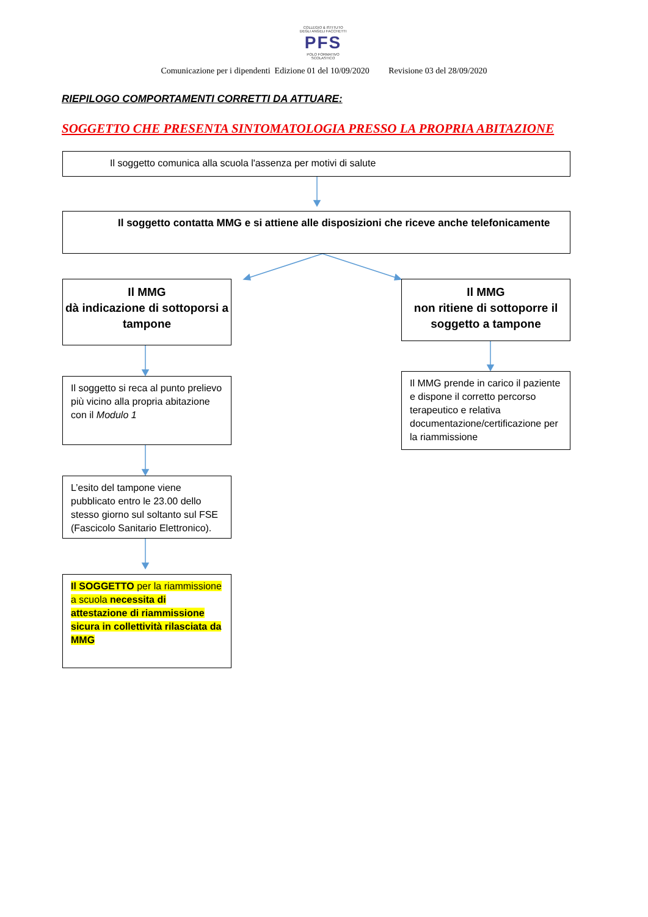COLLEGIO & ISTITUTO
DEGLI ANGELI FACCHETTI
PFS
POLO FORMATIVO SCOLASTICO
Comunicazione per i dipendenti Edizione 01 del 10/09/2020 Revisione 03 del 28/09/2020
RIEPILOGO COMPORTAMENTI CORRETTI DA ATTUARE:
SOGGETTO CHE PRESENTA SINTOMATOLOGIA PRESSO LA PROPRIA ABITAZIONE
Il soggetto comunica alla scuola l'assenza per motivi di salute
Il soggetto contatta MMG e si attiene alle disposizioni che riceve anche telefonicamente
Il MMG
dà indicazione di sottoporsi a tampone
Il MMG
non ritiene di sottoporre il soggetto a tampone
Il soggetto si reca al punto prelievo più vicino alla propria abitazione con il Modulo 1
Il MMG prende in carico il paziente e dispone il corretto percorso terapeutico e relativa documentazione/certificazione per la riammissione
L’esito del tampone viene pubblicato entro le 23.00 dello stesso giorno sul soltanto sul FSE (Fascicolo Sanitario Elettronico).
Il SOGGETTO per la riammissione a scuola necessita di attestazione di riammissione sicura in collettività rilasciata da MMG